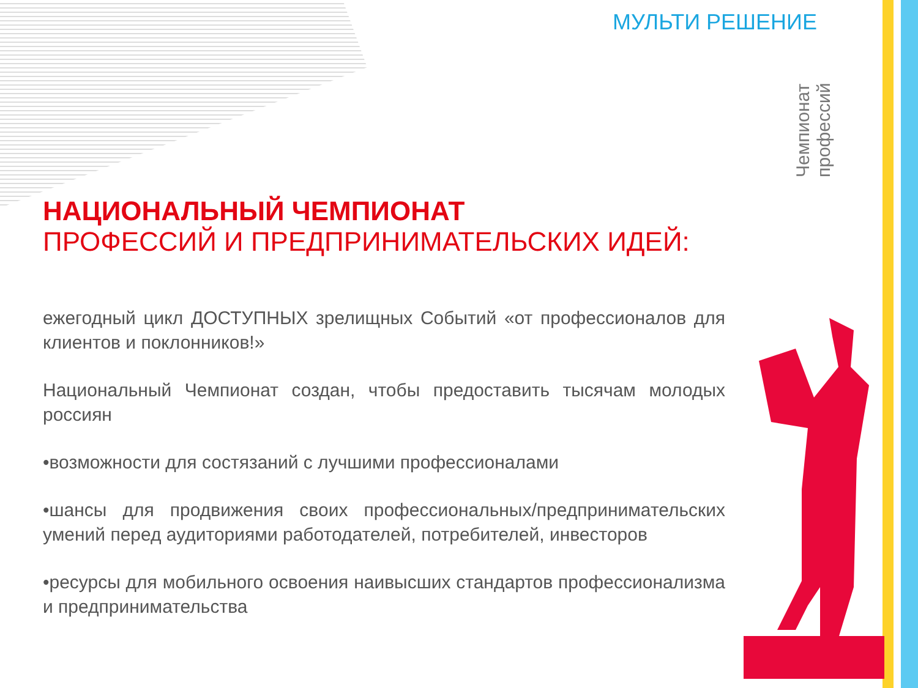МУЛЬТИ РЕШЕНИЕ
Чемпионат профессий
НАЦИОНАЛЬНЫЙ ЧЕМПИОНАТ
ПРОФЕССИЙ И ПРЕДПРИНИМАТЕЛЬСКИХ ИДЕЙ:
ежегодный цикл ДОСТУПНЫХ зрелищных Событий «от профессионалов для клиентов и поклонников!»
Национальный Чемпионат создан, чтобы предоставить тысячам молодых россиян
•возможности для состязаний с лучшими профессионалами
•шансы для продвижения своих профессиональных/предпринимательских умений перед аудиториями работодателей, потребителей, инвесторов
•ресурсы для мобильного освоения наивысших стандартов профессионализма и предпринимательства